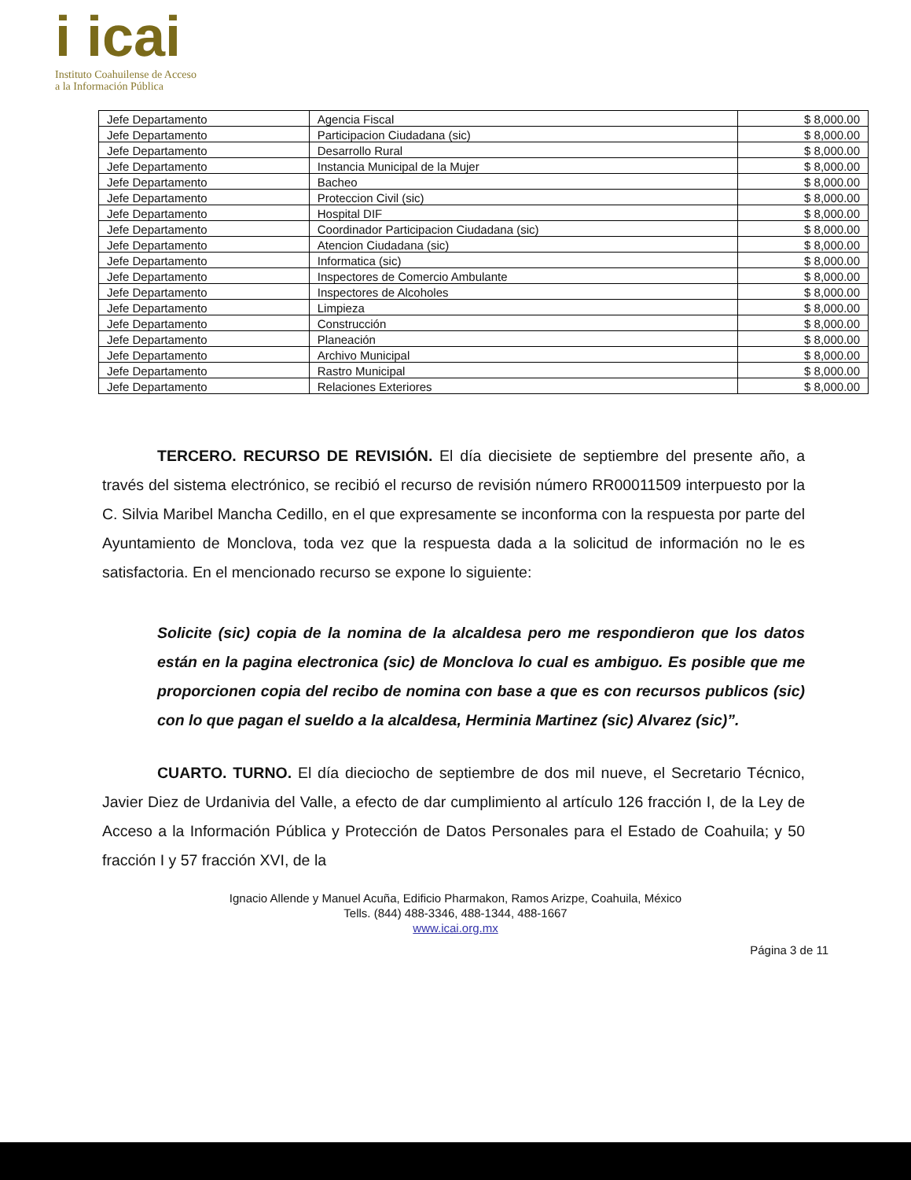i icai
Instituto Coahuilense de Acceso
a la Información Pública
| Jefe Departamento | Agencia Fiscal | $ 8,000.00 |
| Jefe Departamento | Participacion Ciudadana (sic) | $ 8,000.00 |
| Jefe Departamento | Desarrollo Rural | $ 8,000.00 |
| Jefe Departamento | Instancia Municipal de la Mujer | $ 8,000.00 |
| Jefe Departamento | Bacheo | $ 8,000.00 |
| Jefe Departamento | Proteccion Civil (sic) | $ 8,000.00 |
| Jefe Departamento | Hospital DIF | $ 8,000.00 |
| Jefe Departamento | Coordinador Participacion Ciudadana (sic) | $ 8,000.00 |
| Jefe Departamento | Atencion Ciudadana (sic) | $ 8,000.00 |
| Jefe Departamento | Informatica (sic) | $ 8,000.00 |
| Jefe Departamento | Inspectores de Comercio Ambulante | $ 8,000.00 |
| Jefe Departamento | Inspectores de Alcoholes | $ 8,000.00 |
| Jefe Departamento | Limpieza | $ 8,000.00 |
| Jefe Departamento | Construcción | $ 8,000.00 |
| Jefe Departamento | Planeación | $ 8,000.00 |
| Jefe Departamento | Archivo Municipal | $ 8,000.00 |
| Jefe Departamento | Rastro Municipal | $ 8,000.00 |
| Jefe Departamento | Relaciones Exteriores | $ 8,000.00 |
TERCERO. RECURSO DE REVISIÓN. El día diecisiete de septiembre del presente año, a través del sistema electrónico, se recibió el recurso de revisión número RR00011509 interpuesto por la C. Silvia Maribel Mancha Cedillo, en el que expresamente se inconforma con la respuesta por parte del Ayuntamiento de Monclova, toda vez que la respuesta dada a la solicitud de información no le es satisfactoria. En el mencionado recurso se expone lo siguiente:
Solicite (sic) copia de la nomina de la alcaldesa pero me respondieron que los datos están en la pagina electronica (sic) de Monclova lo cual es ambiguo. Es posible que me proporcionen copia del recibo de nomina con base a que es con recursos publicos (sic) con lo que pagan el sueldo a la alcaldesa, Herminia Martinez (sic) Alvarez (sic)”.
CUARTO. TURNO. El día dieciocho de septiembre de dos mil nueve, el Secretario Técnico, Javier Diez de Urdanivia del Valle, a efecto de dar cumplimiento al artículo 126 fracción I, de la Ley de Acceso a la Información Pública y Protección de Datos Personales para el Estado de Coahuila; y 50 fracción I y 57 fracción XVI, de la
Ignacio Allende y Manuel Acuña, Edificio Pharmakon, Ramos Arizpe, Coahuila, México
Tells. (844) 488-3346, 488-1344, 488-1667
www.icai.org.mx
Página 3 de 11